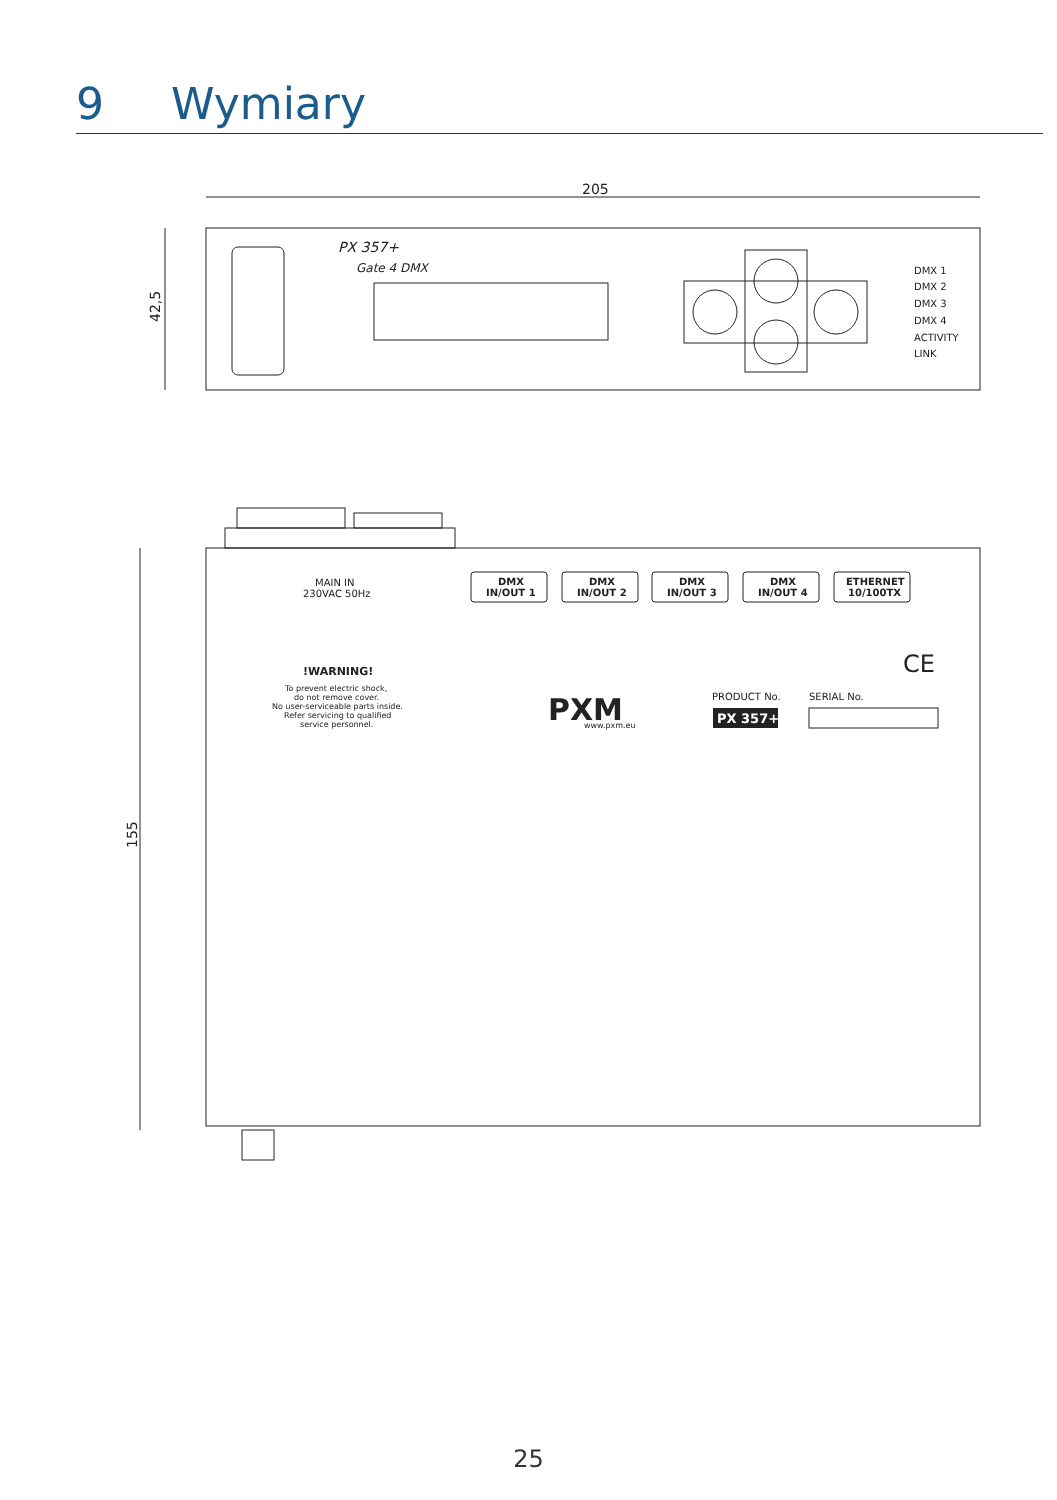9 Wymiary
205
42,5
155
PX 357+
Gate 4 DMX
DMX 1
DMX 2
DMX 3
DMX 4
ACTIVITY
LINK
MAIN IN
230VAC 50Hz
DMX
IN/OUT 1
DMX
IN/OUT 2
DMX
IN/OUT 3
DMX
IN/OUT 4
ETHERNET
10/100TX
!WARNING!
To prevent electric shock,
do not remove cover.
No user-serviceable parts inside.
Refer servicing to qualified
service personnel.
PXM
www.pxm.eu
PRODUCT No.
SERIAL No.
PX 357+
CE
25